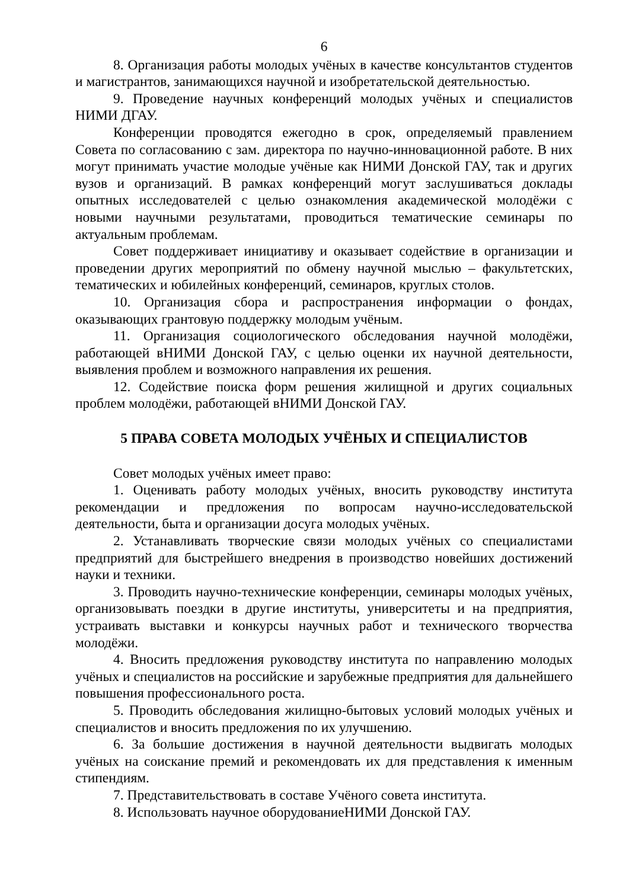6
8. Организация работы молодых учёных в качестве консультантов студентов и магистрантов, занимающихся научной и изобретательской деятельностью.
9. Проведение научных конференций молодых учёных и специалистов НИМИ ДГАУ.
Конференции проводятся ежегодно в срок, определяемый правлением Совета по согласованию с зам. директора по научно-инновационной работе. В них могут принимать участие молодые учёные как НИМИ Донской ГАУ, так и других вузов и организаций. В рамках конференций могут заслушиваться доклады опытных исследователей с целью ознакомления академической молодёжи с новыми научными результатами, проводиться тематические семинары по актуальным проблемам.
Совет поддерживает инициативу и оказывает содействие в организации и проведении других мероприятий по обмену научной мыслью – факультетских, тематических и юбилейных конференций, семинаров, круглых столов.
10. Организация сбора и распространения информации о фондах, оказывающих грантовую поддержку молодым учёным.
11. Организация социологического обследования научной молодёжи, работающей вНИМИ Донской ГАУ, с целью оценки их научной деятельности, выявления проблем и возможного направления их решения.
12. Содействие поиска форм решения жилищной и других социальных проблем молодёжи, работающей вНИМИ Донской ГАУ.
5 ПРАВА СОВЕТА МОЛОДЫХ УЧЁНЫХ И СПЕЦИАЛИСТОВ
Совет молодых учёных имеет право:
1. Оценивать работу молодых учёных, вносить руководству института рекомендации и предложения по вопросам научно-исследовательской деятельности, быта и организации досуга молодых учёных.
2. Устанавливать творческие связи молодых учёных со специалистами предприятий для быстрейшего внедрения в производство новейших достижений науки и техники.
3. Проводить научно-технические конференции, семинары молодых учёных, организовывать поездки в другие институты, университеты и на предприятия, устраивать выставки и конкурсы научных работ и технического творчества молодёжи.
4. Вносить предложения руководству института по направлению молодых учёных и специалистов на российские и зарубежные предприятия для дальнейшего повышения профессионального роста.
5. Проводить обследования жилищно-бытовых условий молодых учёных и специалистов и вносить предложения по их улучшению.
6. За большие достижения в научной деятельности выдвигать молодых учёных на соискание премий и рекомендовать их для представления к именным стипендиям.
7. Представительствовать в составе Учёного совета института.
8. Использовать научное оборудованиеНИМИ Донской ГАУ.